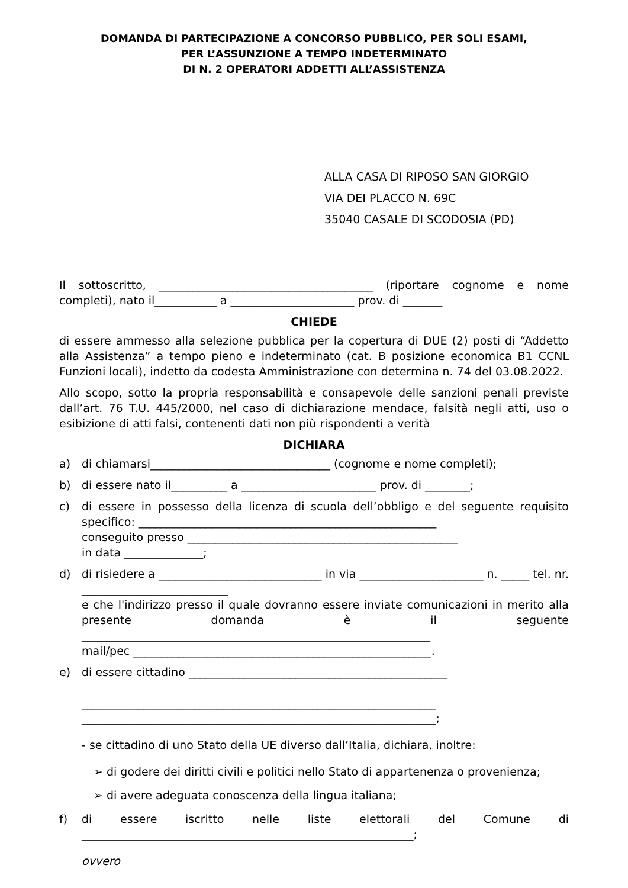DOMANDA DI PARTECIPAZIONE A CONCORSO PUBBLICO, PER SOLI ESAMI,
PER L’ASSUNZIONE A TEMPO INDETERMINATO
DI N. 2 OPERATORI ADDETTI ALL’ASSISTENZA
ALLA CASA DI RIPOSO SAN GIORGIO
VIA DEI PLACCO N. 69C
35040 CASALE DI SCODOSIA (PD)
Il sottoscritto, ______________________________________ (riportare cognome e nome completi), nato il___________ a ______________________ prov. di _______
CHIEDE
di essere ammesso alla selezione pubblica per la copertura di DUE (2) posti di “Addetto alla Assistenza” a tempo pieno e indeterminato (cat. B posizione economica B1 CCNL Funzioni locali), indetto da codesta Amministrazione con determina n. 74 del 03.08.2022.
Allo scopo, sotto la propria responsabilità e consapevole delle sanzioni penali previste dall’art. 76 T.U. 445/2000, nel caso di dichiarazione mendace, falsità negli atti, uso o esibizione di atti falsi, contenenti dati non più rispondenti a verità
DICHIARA
a) di chiamarsi________________________________ (cognome e nome completi);
b) di essere nato il__________ a ________________________ prov. di ________;
c) di essere in possesso della licenza di scuola dell’obbligo e del seguente requisito specifico: _____________________________________________________
conseguito presso ________________________________________________
in data ______________;
d) di risiedere a _____________________________ in via ______________________ n. _____ tel. nr. __________________________
e che l'indirizzo presso il quale dovranno essere inviate comunicazioni in merito alla presente domanda è il seguente ______________________________________________________________
mail/pec _____________________________________________________.
e) di essere cittadino ______________________________________________
_______________________________________________________________
_______________________________________________________________;
- se cittadino di uno Stato della UE diverso dall’Italia, dichiara, inoltre:
➢ di godere dei diritti civili e politici nello Stato di appartenenza o provenienza;
➢ di avere adeguata conoscenza della lingua italiana;
f) di essere iscritto nelle liste elettorali del Comune di ___________________________________________________________;
ovvero